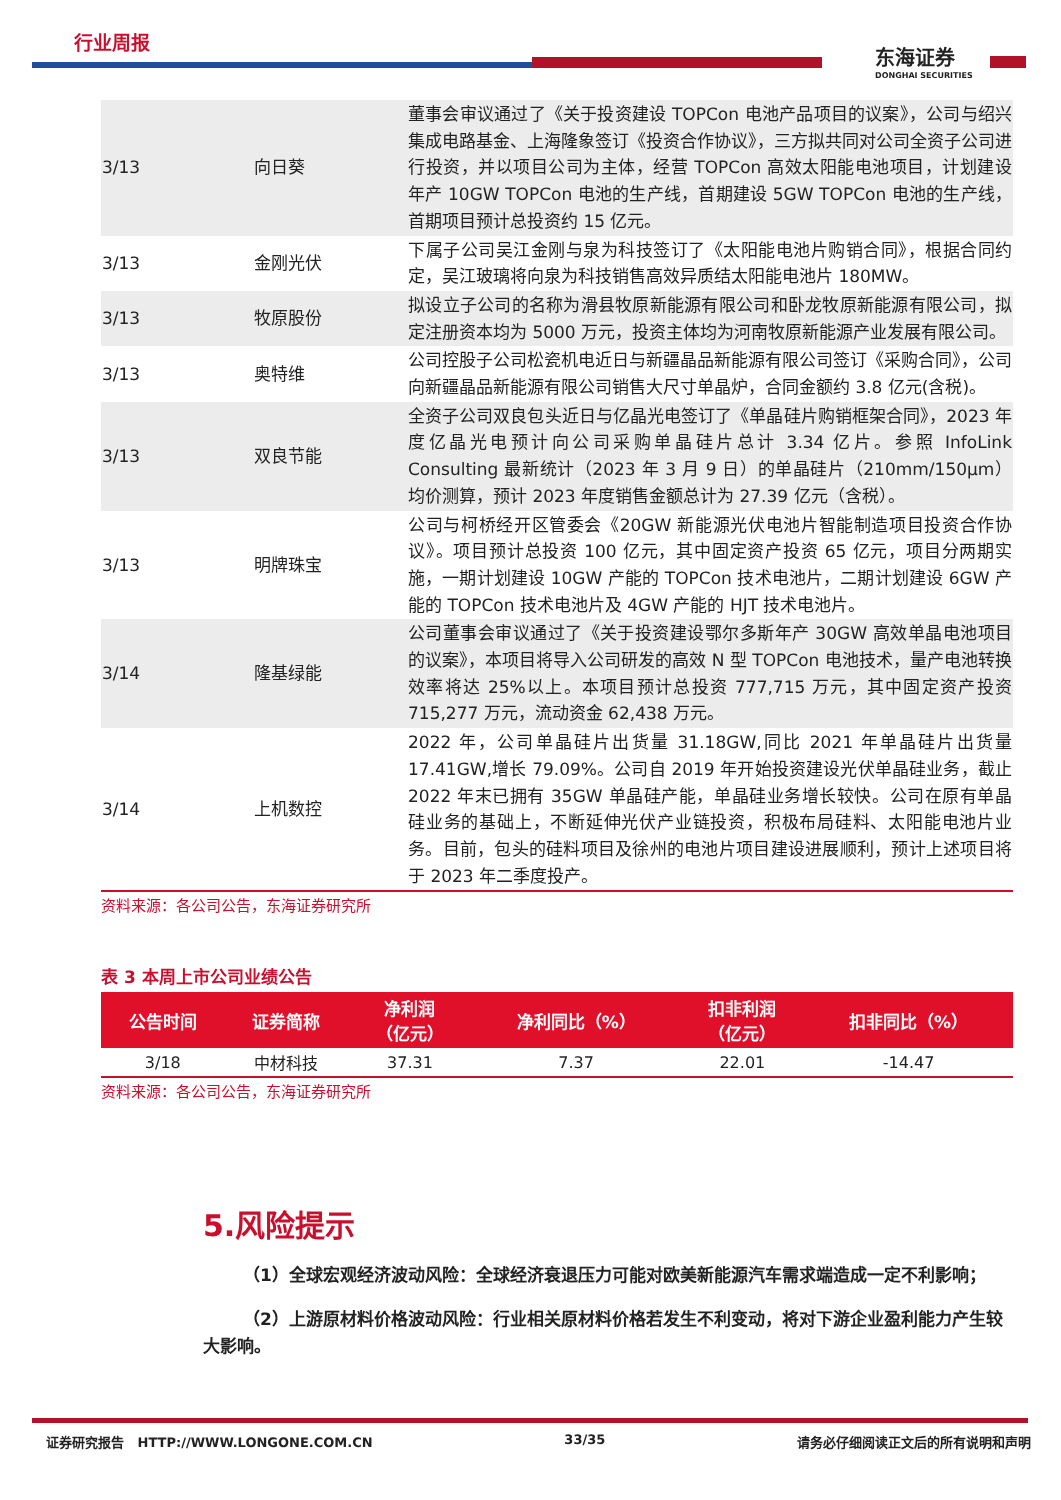行业周报
东海证券
DONGHAI SECURITIES
| 3/13 | 向日葵 | 董事会审议通过了《关于投资建设 TOPCon 电池产品项目的议案》，公司与绍兴集成电路基金、上海隆象签订《投资合作协议》，三方拟共同对公司全资子公司进行投资，并以项目公司为主体，经营 TOPCon 高效太阳能电池项目，计划建设年产 10GW TOPCon 电池的生产线，首期建设 5GW TOPCon 电池的生产线，首期项目预计总投资约 15 亿元。 |
| 3/13 | 金刚光伏 | 下属子公司吴江金刚与泉为科技签订了《太阳能电池片购销合同》，根据合同约定，吴江玻璃将向泉为科技销售高效异质结太阳能电池片 180MW。 |
| 3/13 | 牧原股份 | 拟设立子公司的名称为滑县牧原新能源有限公司和卧龙牧原新能源有限公司，拟定注册资本均为 5000 万元，投资主体均为河南牧原新能源产业发展有限公司。 |
| 3/13 | 奥特维 | 公司控股子公司松瓷机电近日与新疆晶品新能源有限公司签订《采购合同》，公司向新疆晶品新能源有限公司销售大尺寸单晶炉，合同金额约 3.8 亿元(含税)。 |
| 3/13 | 双良节能 | 全资子公司双良包头近日与亿晶光电签订了《单晶硅片购销框架合同》，2023 年度亿晶光电预计向公司采购单晶硅片总计 3.34 亿片。参照 InfoLink Consulting 最新统计（2023 年 3 月 9 日）的单晶硅片（210mm/150μm）均价测算，预计 2023 年度销售金额总计为 27.39 亿元（含税）。 |
| 3/13 | 明牌珠宝 | 公司与柯桥经开区管委会《20GW 新能源光伏电池片智能制造项目投资合作协议》。项目预计总投资 100 亿元，其中固定资产投资 65 亿元，项目分两期实施，一期计划建设 10GW 产能的 TOPCon 技术电池片，二期计划建设 6GW 产能的 TOPCon 技术电池片及 4GW 产能的 HJT 技术电池片。 |
| 3/14 | 隆基绿能 | 公司董事会审议通过了《关于投资建设鄂尔多斯年产 30GW 高效单晶电池项目的议案》，本项目将导入公司研发的高效 N 型 TOPCon 电池技术，量产电池转换效率将达 25%以上。本项目预计总投资 777,715 万元，其中固定资产投资 715,277 万元，流动资金 62,438 万元。 |
| 3/14 | 上机数控 | 2022 年，公司单晶硅片出货量 31.18GW,同比 2021 年单晶硅片出货量 17.41GW,增长 79.09%。公司自 2019 年开始投资建设光伏单晶硅业务，截止 2022 年末已拥有 35GW 单晶硅产能，单晶硅业务增长较快。公司在原有单晶硅业务的基础上，不断延伸光伏产业链投资，积极布局硅料、太阳能电池片业务。目前，包头的硅料项目及徐州的电池片项目建设进展顺利，预计上述项目将于 2023 年二季度投产。 |
资料来源：各公司公告，东海证券研究所
表 3 本周上市公司业绩公告
| 公告时间 | 证券简称 | 净利润 （亿元） | 净利同比（%） | 扣非利润 （亿元） | 扣非同比（%） |
| --- | --- | --- | --- | --- | --- |
| 3/18 | 中材科技 | 37.31 | 7.37 | 22.01 | -14.47 |
资料来源：各公司公告，东海证券研究所
5.风险提示
（1）全球宏观经济波动风险：全球经济衰退压力可能对欧美新能源汽车需求端造成一定不利影响；
（2）上游原材料价格波动风险：行业相关原材料价格若发生不利变动，将对下游企业盈利能力产生较大影响。
证券研究报告 HTTP://WWW.LONGONE.COM.CN 33/35 请务必仔细阅读正文后的所有说明和声明